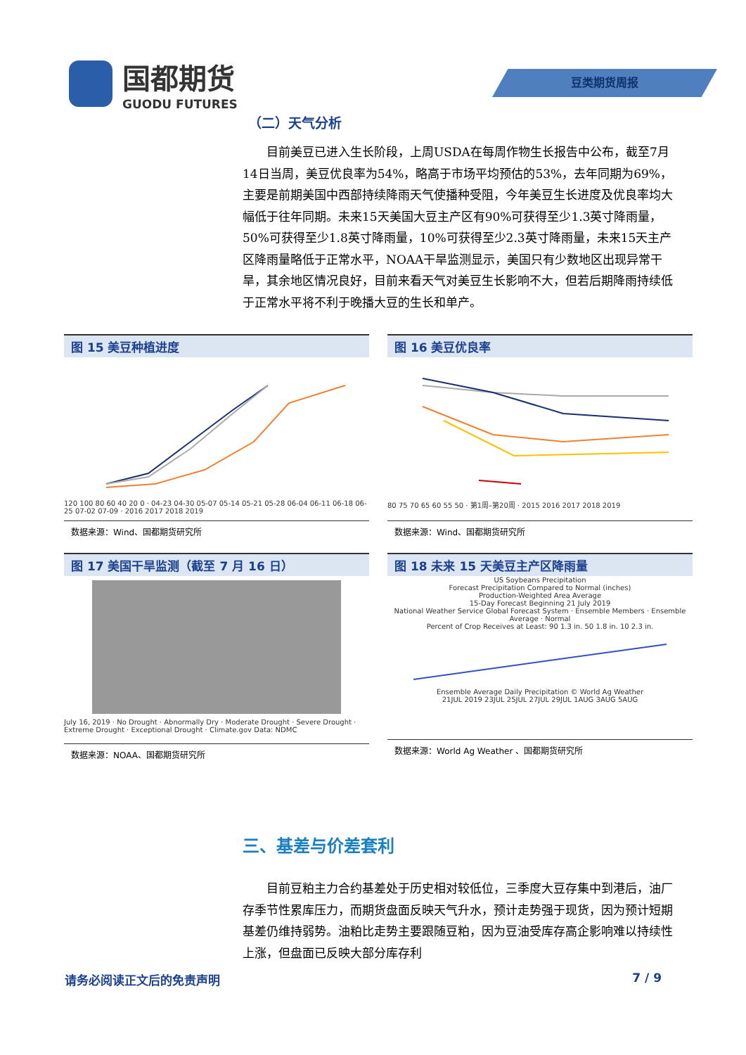国都期货
GUODU FUTURES
豆类期货周报
（二）天气分析
目前美豆已进入生长阶段，上周USDA在每周作物生长报告中公布，截至7月14日当周，美豆优良率为54%，略高于市场平均预估的53%，去年同期为69%，主要是前期美国中西部持续降雨天气使播种受阻，今年美豆生长进度及优良率均大幅低于往年同期。未来15天美国大豆主产区有90%可获得至少1.3英寸降雨量，50%可获得至少1.8英寸降雨量，10%可获得至少2.3英寸降雨量，未来15天主产区降雨量略低于正常水平，NOAA干旱监测显示，美国只有少数地区出现异常干旱，其余地区情况良好，目前来看天气对美豆生长影响不大，但若后期降雨持续低于正常水平将不利于晚播大豆的生长和单产。
图 15 美豆种植进度
120 100 80 60 40 20 0 · 04-23 04-30 05-07 05-14 05-21 05-28 06-04 06-11 06-18 06-25 07-02 07-09 · 2016 2017 2018 2019
数据来源：Wind、国都期货研究所
图 16 美豆优良率
80 75 70 65 60 55 50 · 第1周–第20周 · 2015 2016 2017 2018 2019
数据来源：Wind、国都期货研究所
图 17 美国干旱监测（截至 7 月 16 日）
July 16, 2019 · No Drought · Abnormally Dry · Moderate Drought · Severe Drought · Extreme Drought · Exceptional Drought · Climate.gov Data: NDMC
数据来源：NOAA、国都期货研究所
图 18 未来 15 天美豆主产区降雨量
US Soybeans Precipitation
Forecast Precipitation Compared to Normal (inches)
Production-Weighted Area Average
15-Day Forecast Beginning 21 July 2019
National Weather Service Global Forecast System · Ensemble Members · Ensemble Average · Normal
Percent of Crop Receives at Least: 90 1.3 in. 50 1.8 in. 10 2.3 in.
Ensemble Average Daily Precipitation © World Ag Weather
21JUL 2019 23JUL 25JUL 27JUL 29JUL 1AUG 3AUG 5AUG
数据来源：World Ag Weather 、国都期货研究所
三、基差与价差套利
目前豆粕主力合约基差处于历史相对较低位，三季度大豆存集中到港后，油厂存季节性累库压力，而期货盘面反映天气升水，预计走势强于现货，因为预计短期基差仍维持弱势。油粕比走势主要跟随豆粕，因为豆油受库存高企影响难以持续性上涨，但盘面已反映大部分库存利
请务必阅读正文后的免责声明 7 / 9